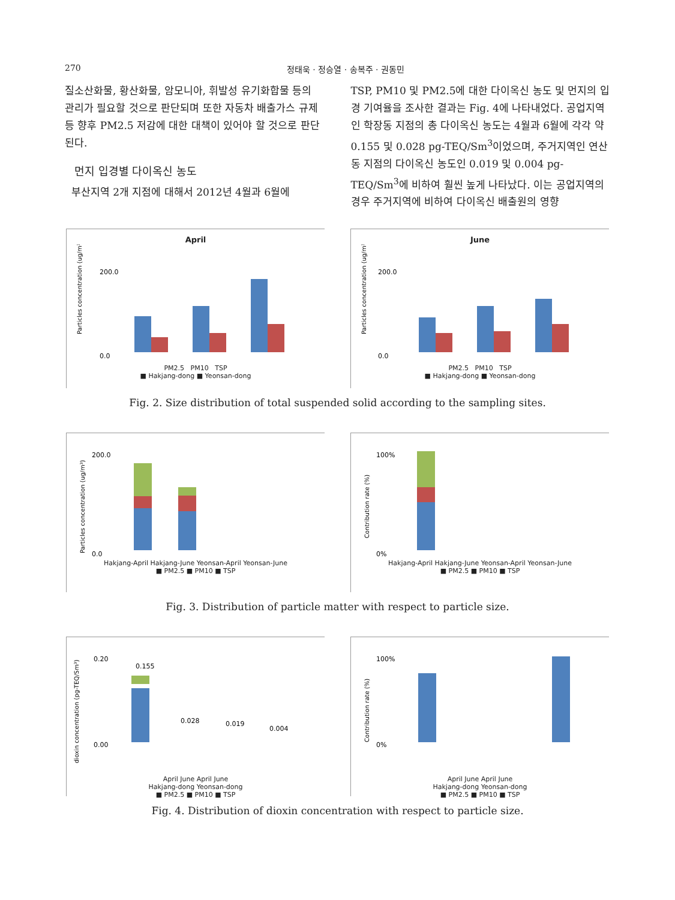270 정태욱 · 정승열 · 송복주 · 권동민
질소산화물, 황산화물, 암모니아, 휘발성 유기화합물 등의 관리가 필요할 것으로 판단되며 또한 자동차 배출가스 규제 등 향후 PM2.5 저감에 대한 대책이 있어야 할 것으로 판단된다.
먼지 입경별 다이옥신 농도
부산지역 2개 지점에 대해서 2012년 4월과 6월에
TSP, PM10 및 PM2.5에 대한 다이옥신 농도 및 먼지의 입경 기여율을 조사한 결과는 Fig. 4에 나타내었다. 공업지역인 학장동 지점의 총 다이옥신 농도는 4월과 6월에 각각 약 0.155 및 0.028 pg-TEQ/Sm<sup>3</sup>이었으며, 주거지역인 연산동 지점의 다이옥신 농도인 0.019 및 0.004 pg-TEQ/Sm<sup>3</sup>에 비하여 훨씬 높게 나타났다. 이는 공업지역의 경우 주거지역에 비하여 다이옥신 배출원의 영향
April
Particles concentration (ug/m³)
200.0
0.0
PM2.5 PM10 TSP
■ Hakjang-dong ■ Yeonsan-dong
June
Particles concentration (ug/m³)
200.0
0.0
PM2.5 PM10 TSP
■ Hakjang-dong ■ Yeonsan-dong
Fig. 2. Size distribution of total suspended solid according to the sampling sites.
Particles concentration (ug/m³)
200.0
0.0
Hakjang-April Hakjang-June Yeonsan-April Yeonsan-June
■ PM2.5 ■ PM10 ■ TSP
Contribution rate (%)
100%
0%
Hakjang-April Hakjang-June Yeonsan-April Yeonsan-June
■ PM2.5 ■ PM10 ■ TSP
Fig. 3. Distribution of particle matter with respect to particle size.
dioxin concentration (pg-TEQ/Sm³)
0.20
0.00
0.155
0.028
0.019
0.004
April June April June
Hakjang-dong Yeonsan-dong
■ PM2.5 ■ PM10 ■ TSP
Contribution rate (%)
100%
0%
April June April June
Hakjang-dong Yeonsan-dong
■ PM2.5 ■ PM10 ■ TSP
Fig. 4. Distribution of dioxin concentration with respect to particle size.